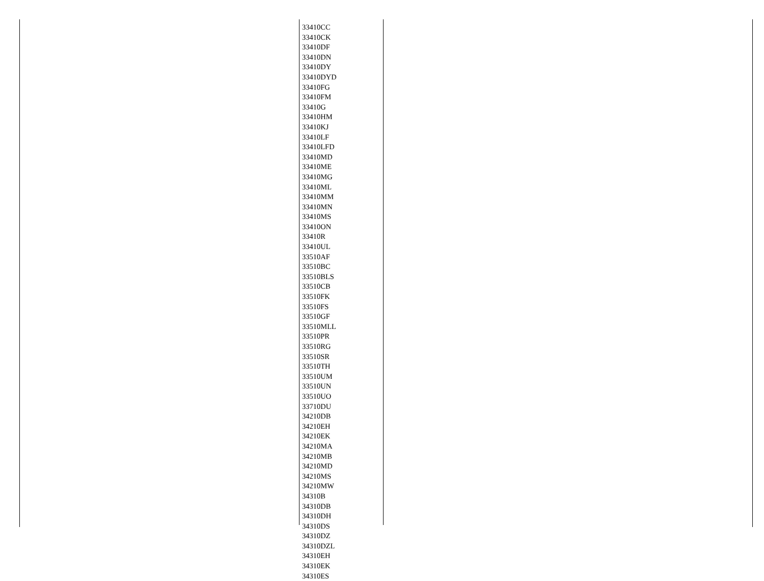| 33410CC |
| 33410CK |
| 33410DF |
| 33410DN |
| 33410DY |
| 33410DYD |
| 33410FG |
| 33410FM |
| 33410G |
| 33410HM |
| 33410KJ |
| 33410LF |
| 33410LFD |
| 33410MD |
| 33410ME |
| 33410MG |
| 33410ML |
| 33410MM |
| 33410MN |
| 33410MS |
| 33410ON |
| 33410R |
| 33410UL |
| 33510AF |
| 33510BC |
| 33510BLS |
| 33510CB |
| 33510FK |
| 33510FS |
| 33510GF |
| 33510MLL |
| 33510PR |
| 33510RG |
| 33510SR |
| 33510TH |
| 33510UM |
| 33510UN |
| 33510UO |
| 33710DU |
| 34210DB |
| 34210EH |
| 34210EK |
| 34210MA |
| 34210MB |
| 34210MD |
| 34210MS |
| 34210MW |
| 34310B |
| 34310DB |
| 34310DH |
| 34310DS |
| 34310DZ |
| 34310DZL |
| 34310EH |
| 34310EK |
| 34310ES |